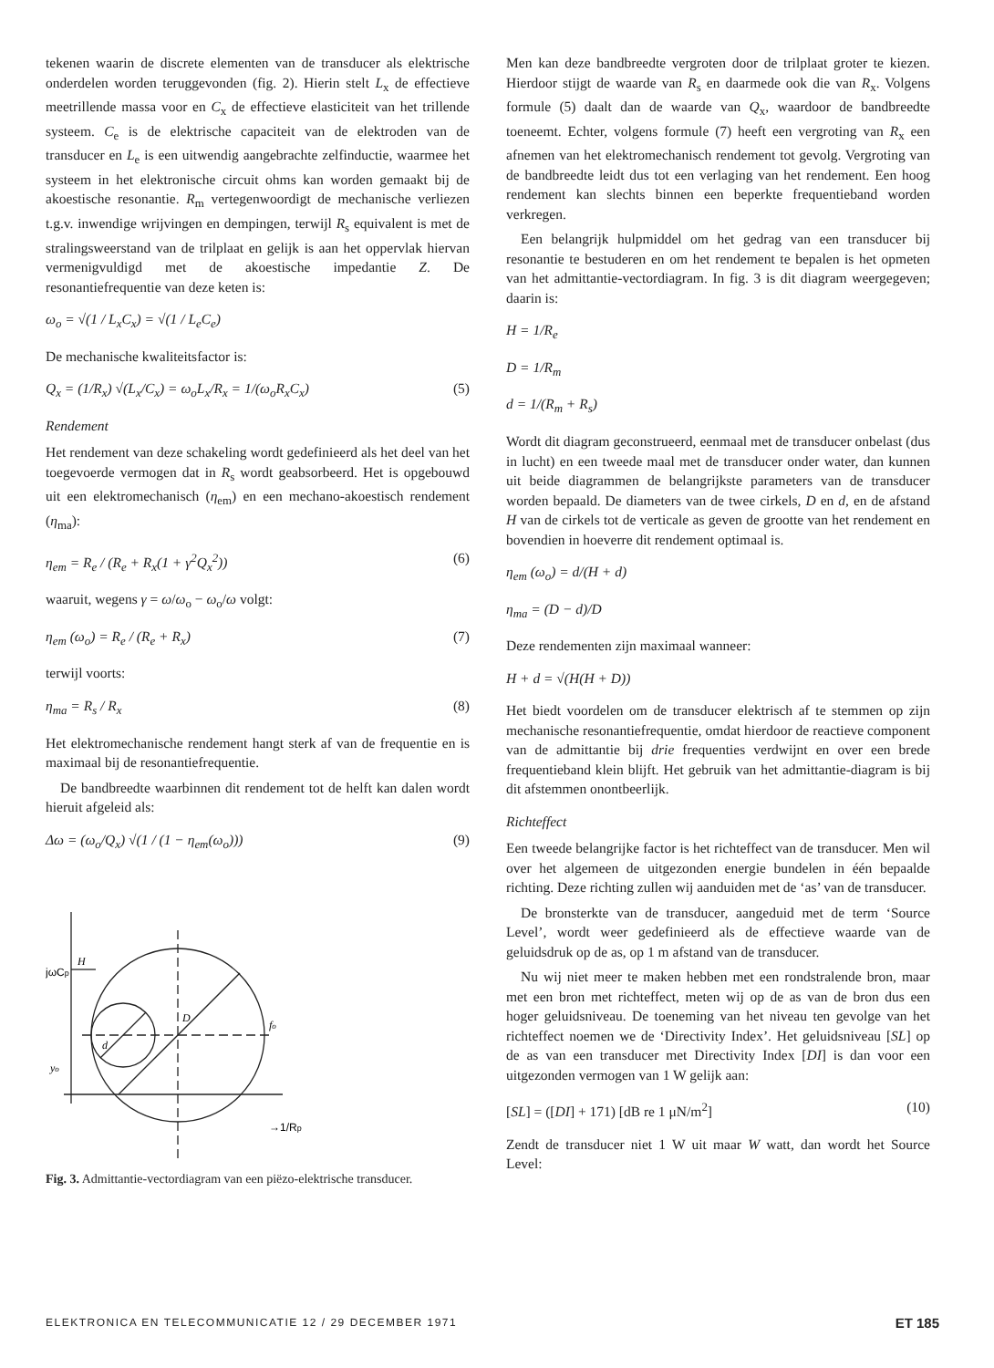tekenen waarin de discrete elementen van de transducer als elektrische onderdelen worden teruggevonden (fig. 2). Hierin stelt L<sub>x</sub> de effectieve meetrillende massa voor en C<sub>x</sub> de effectieve elasticiteit van het trillende systeem. C<sub>e</sub> is de elektrische capaciteit van de elektroden van de transducer en L<sub>e</sub> is een uitwendig aangebrachte zelfinductie, waarmee het systeem in het elektronische circuit ohms kan worden gemaakt bij de akoestische resonantie. R<sub>m</sub> vertegenwoordigt de mechanische verliezen t.g.v. inwendige wrijvingen en dempingen, terwijl R<sub>s</sub> equivalent is met de stralingsweerstand van de trilplaat en gelijk is aan het oppervlak hiervan vermenigvuldigd met de akoestische impedantie Z. De resonantiefrequentie van deze keten is:
ω<sub>o</sub> = √(1 / L<sub>x</sub>C<sub>x</sub>) = √(1 / L<sub>e</sub>C<sub>e</sub>)
De mechanische kwaliteitsfactor is:
Q<sub>x</sub> = (1/R<sub>x</sub>) √(L<sub>x</sub>/C<sub>x</sub>) = ω<sub>o</sub>L<sub>x</sub>/R<sub>x</sub> = 1/(ω<sub>o</sub>R<sub>x</sub>C<sub>x</sub>) (5)
Rendement
Het rendement van deze schakeling wordt gedefinieerd als het deel van het toegevoerde vermogen dat in R<sub>s</sub> wordt geabsorbeerd. Het is opgebouwd uit een elektromechanisch (η<sub>em</sub>) en een mechano-akoestisch rendement (η<sub>ma</sub>):
η<sub>em</sub> = R<sub>e</sub> / (R<sub>e</sub> + R<sub>x</sub>(1 + γ<sup>2</sup>Q<sub>x</sub><sup>2</sup>)) (6)
waaruit, wegens γ = ω/ω<sub>o</sub> − ω<sub>o</sub>/ω volgt:
η<sub>em</sub> (ω<sub>o</sub>) = R<sub>e</sub> / (R<sub>e</sub> + R<sub>x</sub>) (7)
terwijl voorts:
η<sub>ma</sub> = R<sub>s</sub> / R<sub>x</sub> (8)
Het elektromechanische rendement hangt sterk af van de frequentie en is maximaal bij de resonantiefrequentie.
De bandbreedte waarbinnen dit rendement tot de helft kan dalen wordt hieruit afgeleid als:
Δω = (ω<sub>o</sub>/Q<sub>x</sub>) √(1 / (1 − η<sub>em</sub>(ω<sub>o</sub>))) (9)
jωCp
H
D
d
fo
yo
→1/Rp
Fig. 3. Admittantie-vectordiagram van een piëzo-elektrische transducer.
Men kan deze bandbreedte vergroten door de trilplaat groter te kiezen. Hierdoor stijgt de waarde van R<sub>s</sub> en daarmede ook die van R<sub>x</sub>. Volgens formule (5) daalt dan de waarde van Q<sub>x</sub>, waardoor de bandbreedte toeneemt. Echter, volgens formule (7) heeft een vergroting van R<sub>x</sub> een afnemen van het elektromechanisch rendement tot gevolg. Vergroting van de bandbreedte leidt dus tot een verlaging van het rendement. Een hoog rendement kan slechts binnen een beperkte frequentieband worden verkregen.
Een belangrijk hulpmiddel om het gedrag van een transducer bij resonantie te bestuderen en om het rendement te bepalen is het opmeten van het admittantie-vectordiagram. In fig. 3 is dit diagram weergegeven; daarin is:
H = 1/R<sub>e</sub>
D = 1/R<sub>m</sub>
d = 1/(R<sub>m</sub> + R<sub>s</sub>)
Wordt dit diagram geconstrueerd, eenmaal met de transducer onbelast (dus in lucht) en een tweede maal met de transducer onder water, dan kunnen uit beide diagrammen de belangrijkste parameters van de transducer worden bepaald. De diameters van de twee cirkels, D en d, en de afstand H van de cirkels tot de verticale as geven de grootte van het rendement en bovendien in hoeverre dit rendement optimaal is.
η<sub>em</sub> (ω<sub>o</sub>) = d/(H + d)
η<sub>ma</sub> = (D − d)/D
Deze rendementen zijn maximaal wanneer:
H + d = √(H(H + D))
Het biedt voordelen om de transducer elektrisch af te stemmen op zijn mechanische resonantiefrequentie, omdat hierdoor de reactieve component van de admittantie bij drie frequenties verdwijnt en over een brede frequentieband klein blijft. Het gebruik van het admittantie-diagram is bij dit afstemmen onontbeerlijk.
Richteffect
Een tweede belangrijke factor is het richteffect van de transducer. Men wil over het algemeen de uitgezonden energie bundelen in één bepaalde richting. Deze richting zullen wij aanduiden met de ‘as’ van de transducer.
De bronsterkte van de transducer, aangeduid met de term ‘Source Level’, wordt weer gedefinieerd als de effectieve waarde van de geluidsdruk op de as, op 1 m afstand van de transducer.
Nu wij niet meer te maken hebben met een rondstralende bron, maar met een bron met richteffect, meten wij op de as van de bron dus een hoger geluidsniveau. De toeneming van het niveau ten gevolge van het richteffect noemen we de ‘Directivity Index’. Het geluidsniveau [SL] op de as van een transducer met Directivity Index [DI] is dan voor een uitgezonden vermogen van 1 W gelijk aan:
[SL] = ([DI] + 171) [dB re 1 μN/m<sup>2</sup>] (10)
Zendt de transducer niet 1 W uit maar W watt, dan wordt het Source Level:
ELEKTRONICA EN TELECOMMUNICATIE 12 / 29 DECEMBER 1971 ET 185